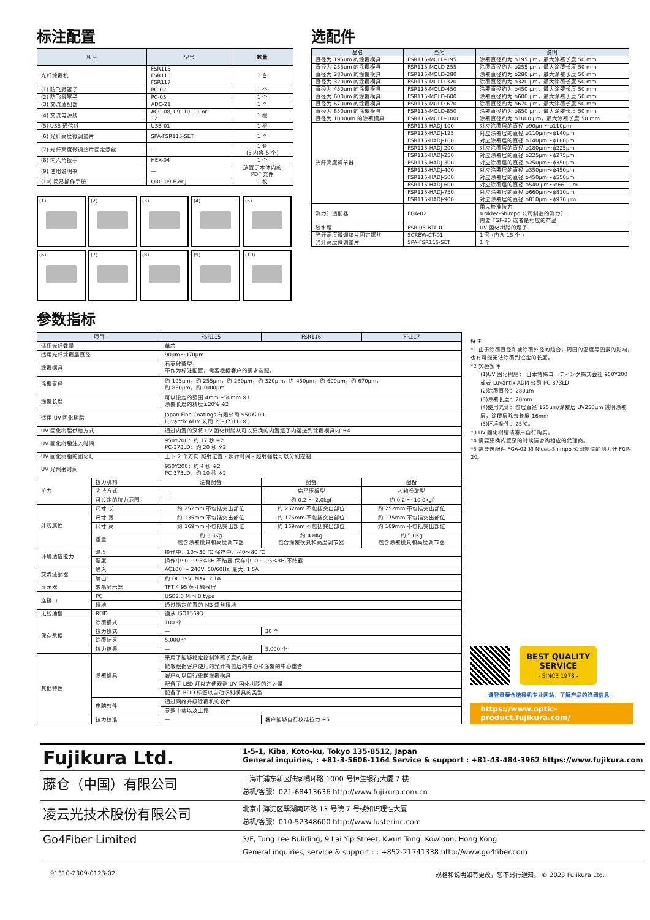标注配置
| 项目 | 型号 | 数量 |
| --- | --- | --- |
| 光纤涂覆机 | FSR115 FSR116 FSR117 | 1 台 |
| (1) 防飞溅罩子 | PC-02 | 1 个 |
| (2) 防飞溅罩子 | PC-03 | 1 个 |
| (3) 交流适配器 | ADC-21 | 1 个 |
| (4) 交流电源线 | ACC-08, 09, 10, 11 or 12 | 1 根 |
| (5) USB 通信线 | USB-01 | 1 根 |
| (6) 光纤高度微调垫片 | SPA-FSR115-SET | 1 个 |
| (7) 光纤高度微调垫片固定螺丝 | — | 1 套 (5 内含 5 个) |
| (8) 内六角扳手 | HEX-04 | 1 个 |
| (9) 使用说明书 | — | 放置于本体内的 PDF 文件 |
| (10) 简易操作手册 | QRG-09-E or J | 1 枚 |
(1)
(2)
(3)
(4)
(5)
(6)
(7)
(8)
(9)
(10)
选配件
| 品名 | 型号 | 说明 |
| --- | --- | --- |
| 直径为 195um 的涂覆模具 | FSR115-MOLD-195 | 涂覆直径约为 ϕ195 µm，最大涂覆长度 50 mm |
| 直径为 255um 的涂覆模具 | FSR115-MOLD-255 | 涂覆直径约为 ϕ255 µm，最大涂覆长度 50 mm |
| 直径为 280um 的涂覆模具 | FSR115-MOLD-280 | 涂覆直径约为 ϕ280 µm，最大涂覆长度 50 mm |
| 直径为 320um 的涂覆模具 | FSR115-MOLD-320 | 涂覆直径约为 ϕ320 µm，最大涂覆长度 50 mm |
| 直径为 450um 的涂覆模具 | FSR115-MOLD-450 | 涂覆直径约为 ϕ450 µm，最大涂覆长度 50 mm |
| 直径为 600um 的涂覆模具 | FSR115-MOLD-600 | 涂覆直径约为 ϕ600 µm，最大涂覆长度 50 mm |
| 直径为 670um 的涂覆模具 | FSR115-MOLD-670 | 涂覆直径约为 ϕ670 µm，最大涂覆长度 50 mm |
| 直径为 850um 的涂覆模具 | FSR115-MOLD-850 | 涂覆直径约为 ϕ850 µm，最大涂覆长度 50 mm |
| 直径为 1000um 的涂覆模具 | FSR115-MOLD-1000 | 涂覆直径约为 ϕ1000 µm，最大涂覆长度 50 mm |
| 光纤高度调节器 | FSR115-HADJ-100 | 对应涂覆层的直径 ϕ90µm～ϕ110µm |
| | FSR115-HADJ-125 | 对应涂覆层的直径 ϕ110µm～ϕ140µm |
| | FSR115-HADJ-160 | 对应涂覆层的直径 ϕ140µm～ϕ180µm |
| | FSR115-HADJ-200 | 对应涂覆层的直径 ϕ180µm～ϕ225µm |
| | FSR115-HADJ-250 | 对应涂覆层的直径 ϕ225µm～ϕ275µm |
| | FSR115-HADJ-300 | 对应涂覆层的直径 ϕ250µm～ϕ350µm |
| | FSR115-HADJ-400 | 对应涂覆层的直径 ϕ350µm～ϕ450µm |
| | FSR115-HADJ-500 | 对应涂覆层的直径 ϕ450µm～ϕ550µm |
| | FSR115-HADJ-600 | 对应涂覆层的直径 ϕ540 µm～ϕ660 µm |
| | FSR115-HADJ-750 | 对应涂覆层的直径 ϕ660µm～ϕ810µm |
| | FSR115-HADJ-900 | 对应涂覆层的直径 ϕ810µm～ϕ970 µm |
| 测力计适配器 | FGA-02 | 用以校准拉力 ※Nidec-Shimpo 公司制造的测力计 需要 FGP-20 或者是相应的产品 |
| 胶水瓶 | FSR-05-BTL-01 | UV 固化树脂的瓶子 |
| 光纤高度微调垫片固定螺丝 | SCREW-CT-01 | 1 套 (内含 15 个 ) |
| 光纤高度微调垫片 | SPA-FSR115-SET | 1 个 |
参数指标
| 项目 | | FSR115 | FSR116 | FR117 |
| --- | --- | --- | --- | --- |
| 适用光纤数量 | | 单芯 | | |
| 适用光纤涂覆层直径 | | 90µm～970µm | | |
| 涂覆模具 | | 石英玻璃型， 不作为标注配置，需要根据客户的需求选配。 | | |
| 涂覆直径 | | 约 195µm，约 255µm，约 280µm，约 320µm，约 450µm，约 600µm，约 670µm， 约 850µm，约 1000µm | | |
| 涂覆长度 | | 可以设定的范围 4mm～50mm ※1 涂覆长度的精度±20% ※2 | | |
| 适用 UV 固化树脂 | | Japan Fine Coatings 有限公司 950Y200、 Luvantix ADM 公司 PC-373LD ※3 | | |
| UV 固化树脂供给方式 | | 通过内置的泵将 UV 固化树脂从可以更换的内置瓶子内运送到涂覆模具内 ※4 | | |
| UV 固化树脂注入时间 | | 950Y200：约 17 秒 ※2 PC-373LD：约 20 秒 ※2 | | |
| UV 固化树脂的固化灯 | | 上下 2 个方向 照射位置・照射时间・照射强度可以分别控制 | | |
| UV 光照射时间 | | 950Y200：约 4 秒 ※2 PC-373LD：约 10 秒 ※2 | | |
| 拉力 | 拉力机构 | 没有配备 | 配备 | 配备 |
| | 夹持方式 | — | 扁平压板型 | 芯轴卷取型 |
| | 可设定的拉力范围 | — | 约 0.2 ～ 2.0kgf | 约 0.2 ～ 10.0kgf |
| 外观属性 | 尺寸 长 | 约 252mm 不包括突出部位 | 约 252mm 不包括突出部位 | 约 252mm 不包括突出部位 |
| | 尺寸 宽 | 约 135mm 不包括突出部位 | 约 175mm 不包括突出部位 | 约 175mm 不包括突出部位 |
| | 尺寸 高 | 约 169mm 不包括突出部位 | 约 169mm 不包括突出部位 | 约 169mm 不包括突出部位 |
| | 重量 | 约 3.3Kg 包含涂覆模具和高度调节器 | 约 4.8Kg 包含涂覆模具和高度调节器 | 约 5.0Kg 包含涂覆模具和高度调节器 |
| 环境适应能力 | 温度 | 操作中：10～30 ℃ 保存中：-40～80 ℃ | | |
| | 湿度 | 操作中: 0 ~ 95%RH 不结露 保存中: 0 ~ 95%RH 不结露 | | |
| 交流适配器 | 输入 | AC100 ～ 240V, 50/60Hz, 最大. 1.5A | | |
| | 输出 | 约 DC 19V, Max. 2.1A | | |
| 显示器 | 液晶显示器 | TFT 4.95 英寸触摸屏 | | |
| 连接口 | PC | USB2.0 Mini B type | | |
| | 接地 | 通过指定位置的 M3 螺丝接地 | | |
| 无线通信 | RFID | 遵从 ISO15693 | | |
| 保存数据 | 涂覆模式 | 100 个 | | |
| | 拉力模式 | — | 30 个 | |
| | 涂覆结果 | 5,000 个 | | |
| | 拉力结果 | — | 5,000 个 | |
| 其他特性 | 涂覆模具 | 采用了能够稳定控制涂覆长度的构造 | | |
| | | 能够根据客户使用的光纤将包层的中心和涂覆的中心重合 | | |
| | | 客户可以自行更换涂覆模具 | | |
| | | 配备了 LED 灯以方便观测 UV 固化树脂的注入量 | | |
| | | 配备了 RFID 标签以自动识别模具的类型 | | |
| | 电脑软件 | 通过网络升级涂覆机的软件 | | |
| | | 参数下载以及上传 | | |
| | 拉力校准 | — | 客户能够自行校准拉力 ※5 | |
备注
*1 由于涂覆直径和被涂覆外径的组合，周围的温度等因素的影响，也有可能无法涂覆到设定的长度。
*2 实验条件
(1)UV 固化树脂： 日本特殊コーティング株式会社 950Y200 或者 Luvantix ADM 公司 PC-373LD
(2)涂覆直径：280µm
(3)涂覆长度：20mm
(4)使用光纤：包层直径 125µm/涂覆层 UV250µm 透明涂覆层，涂覆层除去长度 16mm
(5)环境条件：25℃。
*3 UV 固化树脂请客户自行购买。
*4 需要更换内置泵的时候请咨询相应的代理商。
*5 需要选配件 FGA-02 和 Nidec-Shimpo 公司制造的测力计 FGP-20。
BEST QUALITY
SERVICE
- SINCE 1978 -
请登录藤仓熔接机专业网站，了解产品的详细信息。
https://www.optic-product.fujikura.com/
Fujikura Ltd.
1-5-1, Kiba, Koto-ku, Tokyo 135-8512, Japan
General inquiries, : +81-3-5606-1164 Service & support : +81-43-484-3962 https://www.fujikura.com
藤仓（中国）有限公司
上海市浦东新区陆家嘴环路 1000 号恒生银行大厦 7 楼
总机/客服：021-68413636 http://www.fujikura.com.cn
凌云光技术股份有限公司
北京市海淀区翠湖南环路 13 号院 7 号楼知识理性大厦
总机/客服：010-52348600 http://www.lusterinc.com
Go4Fiber Limited
3/F, Tung Lee Buliding, 9 Lai Yip Street, Kwun Tong, Kowloon, Hong Kong
General inquiries, service & support : : +852-21741338 http://www.go4fiber.com
91310-2309-0123-02 规格和说明如有更改，恕不另行通知。 © 2023 Fujikura Ltd.